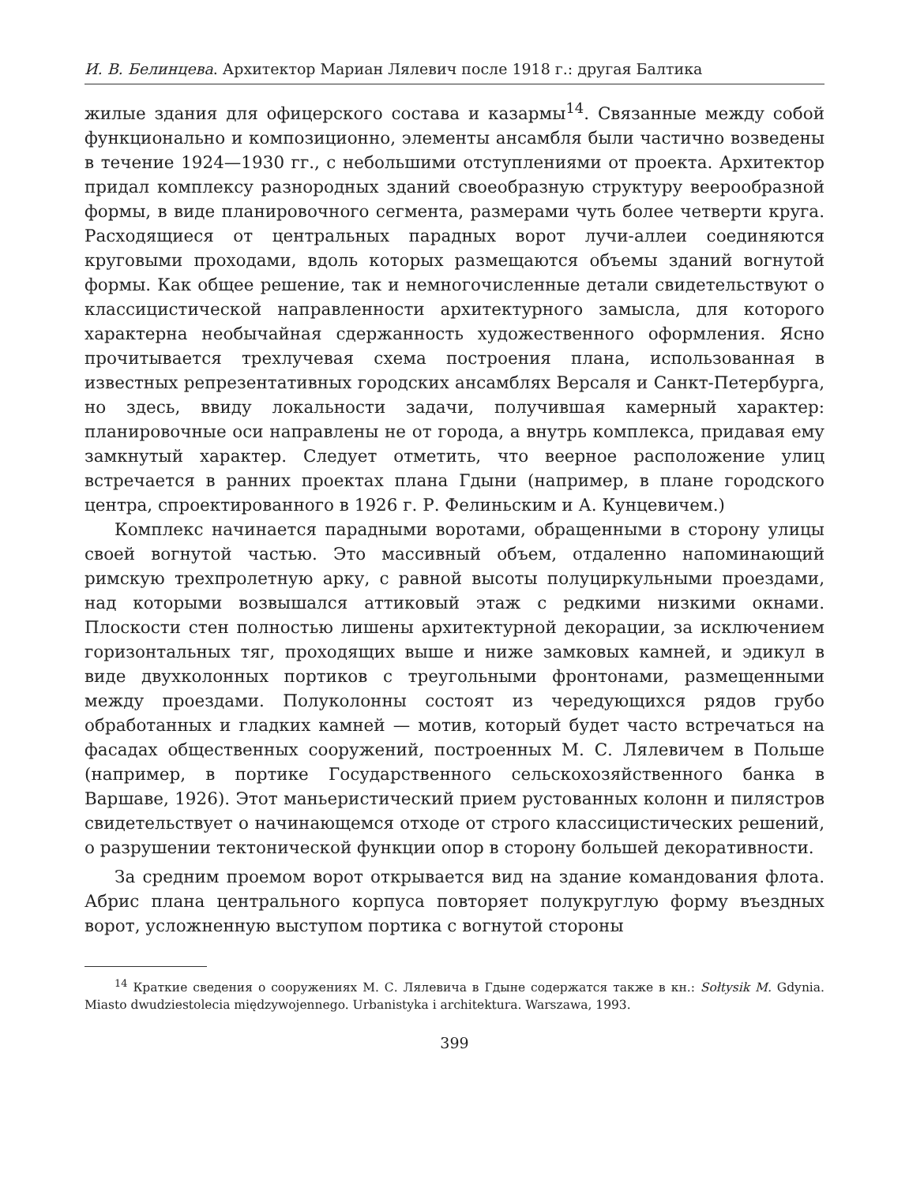И. В. Белинцева. Архитектор Мариан Лялевич после 1918 г.: другая Балтика
жилые здания для офицерского состава и казармы<sup>14</sup>. Связанные между собой функционально и композиционно, элементы ансамбля были частично возведены в течение 1924—1930 гг., с небольшими отступлениями от проекта. Архитектор придал комплексу разнородных зданий своеобразную структуру веерообразной формы, в виде планировочного сегмента, размерами чуть более четверти круга. Расходящиеся от центральных парадных ворот лучи-аллеи соединяются круговыми проходами, вдоль которых размещаются объемы зданий вогнутой формы. Как общее решение, так и немногочисленные детали свидетельствуют о классицистической направленности архитектурного замысла, для которого характерна необычайная сдержанность художественного оформления. Ясно прочитывается трехлучевая схема построения плана, использованная в известных репрезентативных городских ансамблях Версаля и Санкт-Петербурга, но здесь, ввиду локальности задачи, получившая камерный характер: планировочные оси направлены не от города, а внутрь комплекса, придавая ему замкнутый характер. Следует отметить, что веерное расположение улиц встречается в ранних проектах плана Гдыни (например, в плане городского центра, спроектированного в 1926 г. Р. Фелиньским и А. Кунцевичем.)
Комплекс начинается парадными воротами, обращенными в сторону улицы своей вогнутой частью. Это массивный объем, отдаленно напоминающий римскую трехпролетную арку, с равной высоты полуциркульными проездами, над которыми возвышался аттиковый этаж с редкими низкими окнами. Плоскости стен полностью лишены архитектурной декорации, за исключением горизонтальных тяг, проходящих выше и ниже замковых камней, и эдикул в виде двухколонных портиков с треугольными фронтонами, размещенными между проездами. Полуколонны состоят из чередующихся рядов грубо обработанных и гладких камней — мотив, который будет часто встречаться на фасадах общественных сооружений, построенных М. С. Лялевичем в Польше (например, в портике Государственного сельскохозяйственного банка в Варшаве, 1926). Этот маньеристический прием рустованных колонн и пилястров свидетельствует о начинающемся отходе от строго классицистических решений, о разрушении тектонической функции опор в сторону большей декоративности.
За средним проемом ворот открывается вид на здание командования флота. Абрис плана центрального корпуса повторяет полукруглую форму въездных ворот, усложненную выступом портика с вогнутой стороны
<sup>14</sup> Краткие сведения о сооружениях М. С. Лялевича в Гдыне содержатся также в кн.: Sołtysik M. Gdynia. Miasto dwudziestolecia międzywojennego. Urbanistyka i architektura. Warszawa, 1993.
399